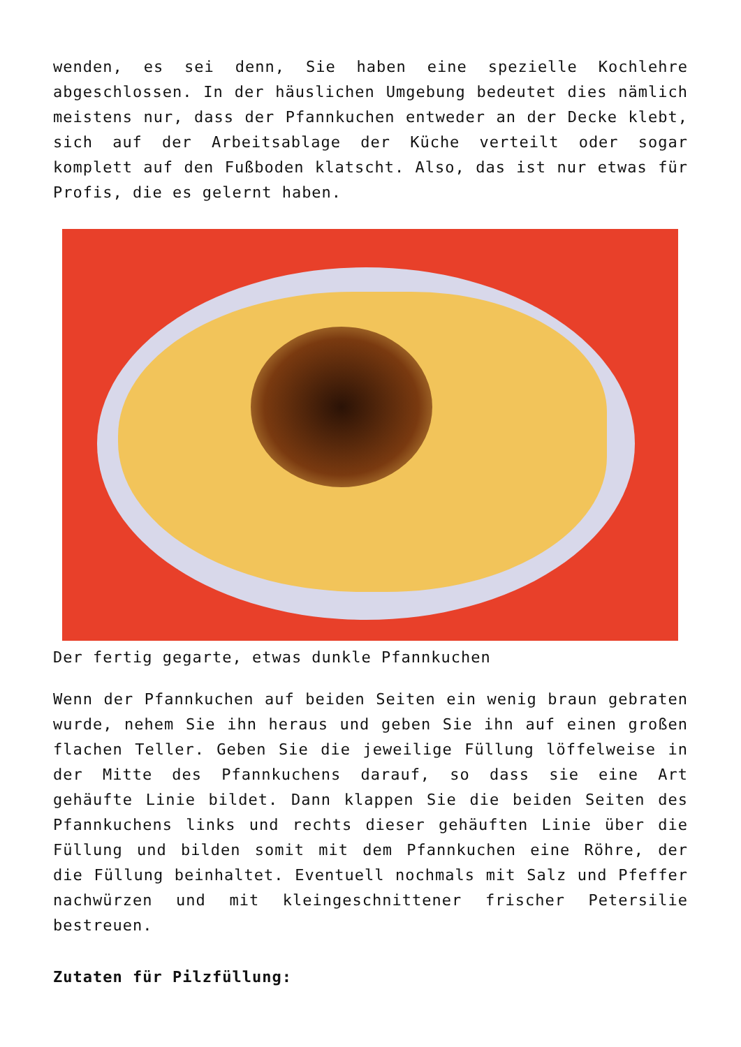wenden, es sei denn, Sie haben eine spezielle Kochlehre abgeschlossen. In der häuslichen Umgebung bedeutet dies nämlich meistens nur, dass der Pfannkuchen entweder an der Decke klebt, sich auf der Arbeitsablage der Küche verteilt oder sogar komplett auf den Fußboden klatscht. Also, das ist nur etwas für Profis, die es gelernt haben.
Der fertig gegarte, etwas dunkle Pfannkuchen
Wenn der Pfannkuchen auf beiden Seiten ein wenig braun gebraten wurde, nehem Sie ihn heraus und geben Sie ihn auf einen großen flachen Teller. Geben Sie die jeweilige Füllung löffelweise in der Mitte des Pfannkuchens darauf, so dass sie eine Art gehäufte Linie bildet. Dann klappen Sie die beiden Seiten des Pfannkuchens links und rechts dieser gehäuften Linie über die Füllung und bilden somit mit dem Pfannkuchen eine Röhre, der die Füllung beinhaltet. Eventuell nochmals mit Salz und Pfeffer nachwürzen und mit kleingeschnittener frischer Petersilie bestreuen.
Zutaten für Pilzfüllung: